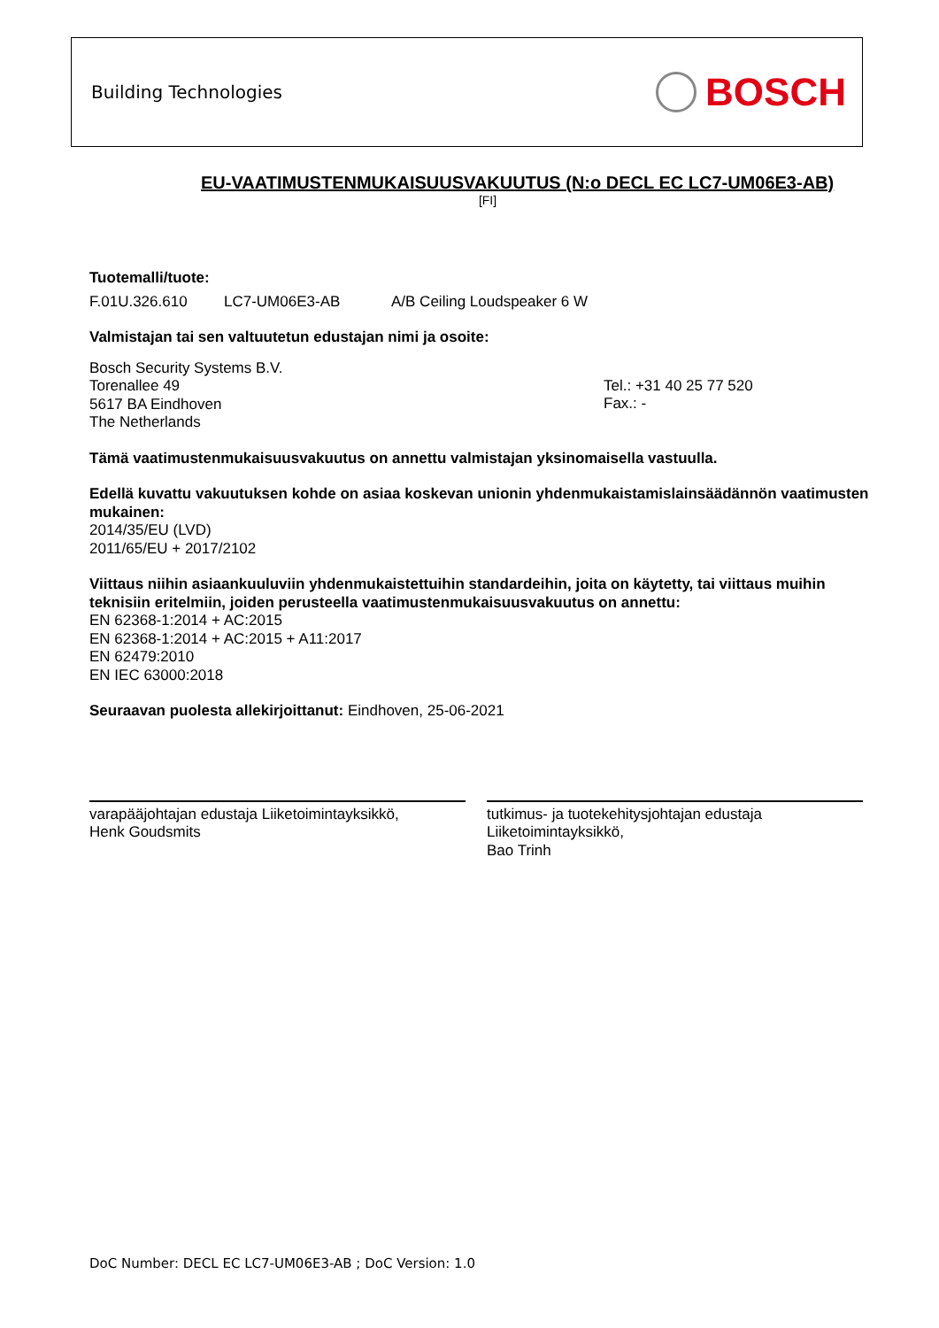Building Technologies BOSCH
EU-VAATIMUSTENMUKAISUUSVAKUUTUS (N:o DECL EC LC7-UM06E3-AB)
[FI]
Tuotemalli/tuote:
F.01U.326.610 LC7-UM06E3-AB A/B Ceiling Loudspeaker 6 W
Valmistajan tai sen valtuutetun edustajan nimi ja osoite:
Bosch Security Systems B.V.
Torenallee 49
5617 BA Eindhoven
The Netherlands
Tel.: +31 40 25 77 520
Fax.: -
Tämä vaatimustenmukaisuusvakuutus on annettu valmistajan yksinomaisella vastuulla.
Edellä kuvattu vakuutuksen kohde on asiaa koskevan unionin yhdenmukaistamislainsäädännön vaatimusten mukainen:
2014/35/EU (LVD)
2011/65/EU + 2017/2102
Viittaus niihin asiaankuuluviin yhdenmukaistettuihin standardeihin, joita on käytetty, tai viittaus muihin teknisiin eritelmiin, joiden perusteella vaatimustenmukaisuusvakuutus on annettu:
EN 62368-1:2014 + AC:2015
EN 62368-1:2014 + AC:2015 + A11:2017
EN 62479:2010
EN IEC 63000:2018
Seuraavan puolesta allekirjoittanut: Eindhoven, 25-06-2021
varapääjohtajan edustaja Liiketoimintayksikkö,
Henk Goudsmits
tutkimus- ja tuotekehitysjohtajan edustaja
Liiketoimintayksikkö,
Bao Trinh
DoC Number: DECL EC LC7-UM06E3-AB ; DoC Version: 1.0